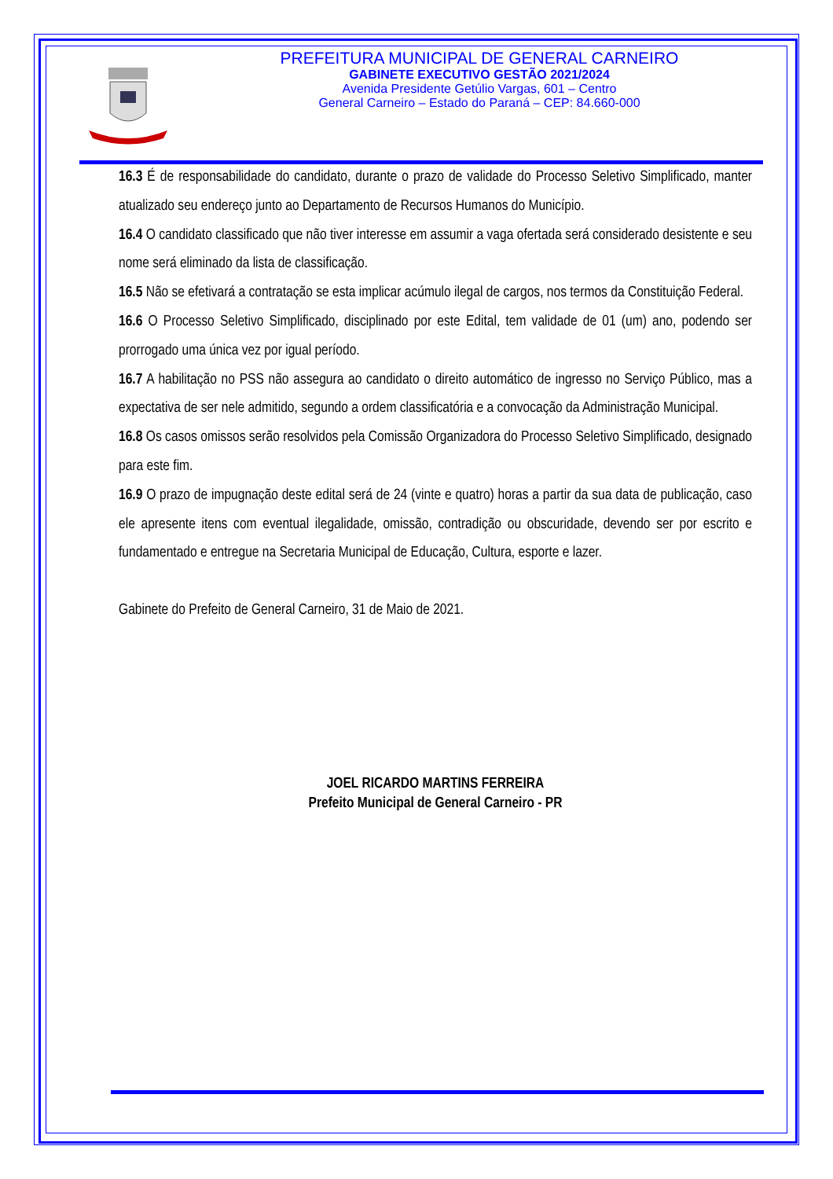PREFEITURA MUNICIPAL DE GENERAL CARNEIRO
GABINETE EXECUTIVO GESTÃO 2021/2024
Avenida Presidente Getúlio Vargas, 601 – Centro
General Carneiro – Estado do Paraná – CEP: 84.660-000
16.3 É de responsabilidade do candidato, durante o prazo de validade do Processo Seletivo Simplificado, manter atualizado seu endereço junto ao Departamento de Recursos Humanos do Município.
16.4 O candidato classificado que não tiver interesse em assumir a vaga ofertada será considerado desistente e seu nome será eliminado da lista de classificação.
16.5 Não se efetivará a contratação se esta implicar acúmulo ilegal de cargos, nos termos da Constituição Federal.
16.6 O Processo Seletivo Simplificado, disciplinado por este Edital, tem validade de 01 (um) ano, podendo ser prorrogado uma única vez por igual período.
16.7 A habilitação no PSS não assegura ao candidato o direito automático de ingresso no Serviço Público, mas a expectativa de ser nele admitido, segundo a ordem classificatória e a convocação da Administração Municipal.
16.8 Os casos omissos serão resolvidos pela Comissão Organizadora do Processo Seletivo Simplificado, designado para este fim.
16.9 O prazo de impugnação deste edital será de 24 (vinte e quatro) horas a partir da sua data de publicação, caso ele apresente itens com eventual ilegalidade, omissão, contradição ou obscuridade, devendo ser por escrito e fundamentado e entregue na Secretaria Municipal de Educação, Cultura, esporte e lazer.
Gabinete do Prefeito de General Carneiro, 31 de Maio de 2021.
JOEL RICARDO MARTINS FERREIRA
Prefeito Municipal de General Carneiro - PR